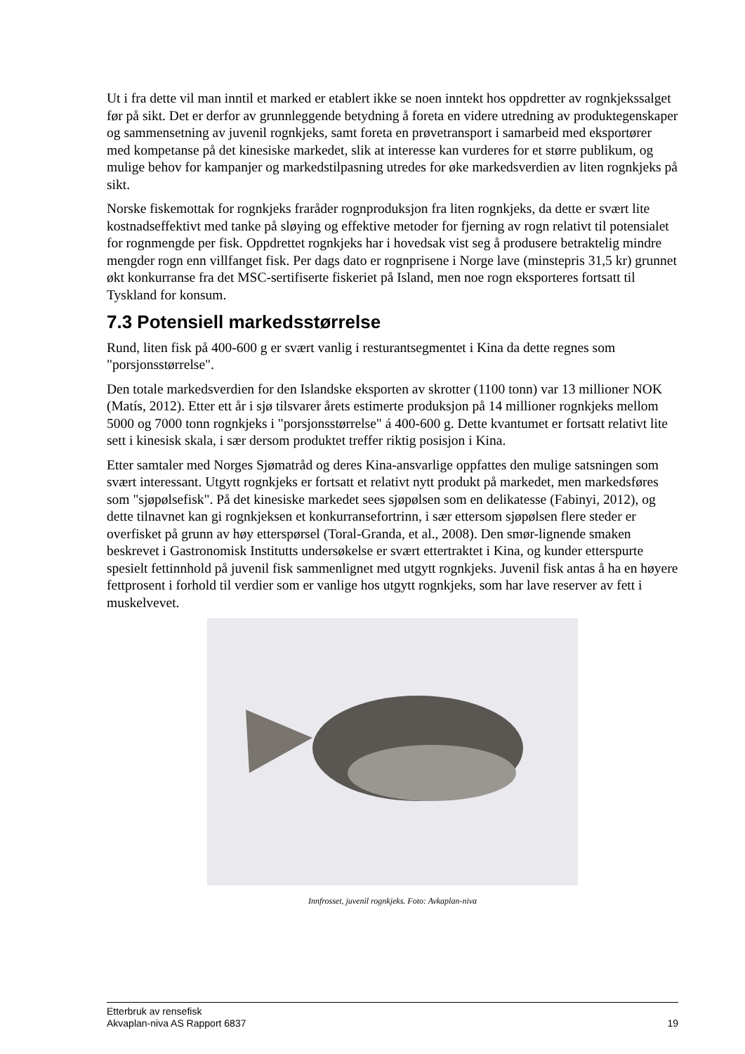Ut i fra dette vil man inntil et marked er etablert ikke se noen inntekt hos oppdretter av rognkjekssalget før på sikt. Det er derfor av grunnleggende betydning å foreta en videre utredning av produktegenskaper og sammensetning av juvenil rognkjeks, samt foreta en prøvetransport i samarbeid med eksportører med kompetanse på det kinesiske markedet, slik at interesse kan vurderes for et større publikum, og mulige behov for kampanjer og markedstilpasning utredes for øke markedsverdien av liten rognkjeks på sikt.
Norske fiskemottak for rognkjeks fraråder rognproduksjon fra liten rognkjeks, da dette er svært lite kostnadseffektivt med tanke på sløying og effektive metoder for fjerning av rogn relativt til potensialet for rognmengde per fisk. Oppdrettet rognkjeks har i hovedsak vist seg å produsere betraktelig mindre mengder rogn enn villfanget fisk. Per dags dato er rognprisene i Norge lave (minstepris 31,5 kr) grunnet økt konkurranse fra det MSC-sertifiserte fiskeriet på Island, men noe rogn eksporteres fortsatt til Tyskland for konsum.
7.3 Potensiell markedsstørrelse
Rund, liten fisk på 400-600 g er svært vanlig i resturantsegmentet i Kina da dette regnes som "porsjonsstørrelse".
Den totale markedsverdien for den Islandske eksporten av skrotter (1100 tonn) var 13 millioner NOK (Matís, 2012). Etter ett år i sjø tilsvarer årets estimerte produksjon på 14 millioner rognkjeks mellom 5000 og 7000 tonn rognkjeks i "porsjonsstørrelse" á 400-600 g. Dette kvantumet er fortsatt relativt lite sett i kinesisk skala, i sær dersom produktet treffer riktig posisjon i Kina.
Etter samtaler med Norges Sjømatråd og deres Kina-ansvarlige oppfattes den mulige satsningen som svært interessant. Utgytt rognkjeks er fortsatt et relativt nytt produkt på markedet, men markedsføres som "sjøpølsefisk". På det kinesiske markedet sees sjøpølsen som en delikatesse (Fabinyi, 2012), og dette tilnavnet kan gi rognkjeksen et konkurransefortrinn, i sær ettersom sjøpølsen flere steder er overfisket på grunn av høy etterspørsel (Toral-Granda, et al., 2008). Den smør-lignende smaken beskrevet i Gastronomisk Institutts undersøkelse er svært ettertraktet i Kina, og kunder etterspurte spesielt fettinnhold på juvenil fisk sammenlignet med utgytt rognkjeks. Juvenil fisk antas å ha en høyere fettprosent i forhold til verdier som er vanlige hos utgytt rognkjeks, som har lave reserver av fett i muskelvevet.
Innfrosset, juvenil rognkjeks. Foto: Avkaplan-niva
Etterbruk av rensefisk
Akvaplan-niva AS Rapport 6837 19